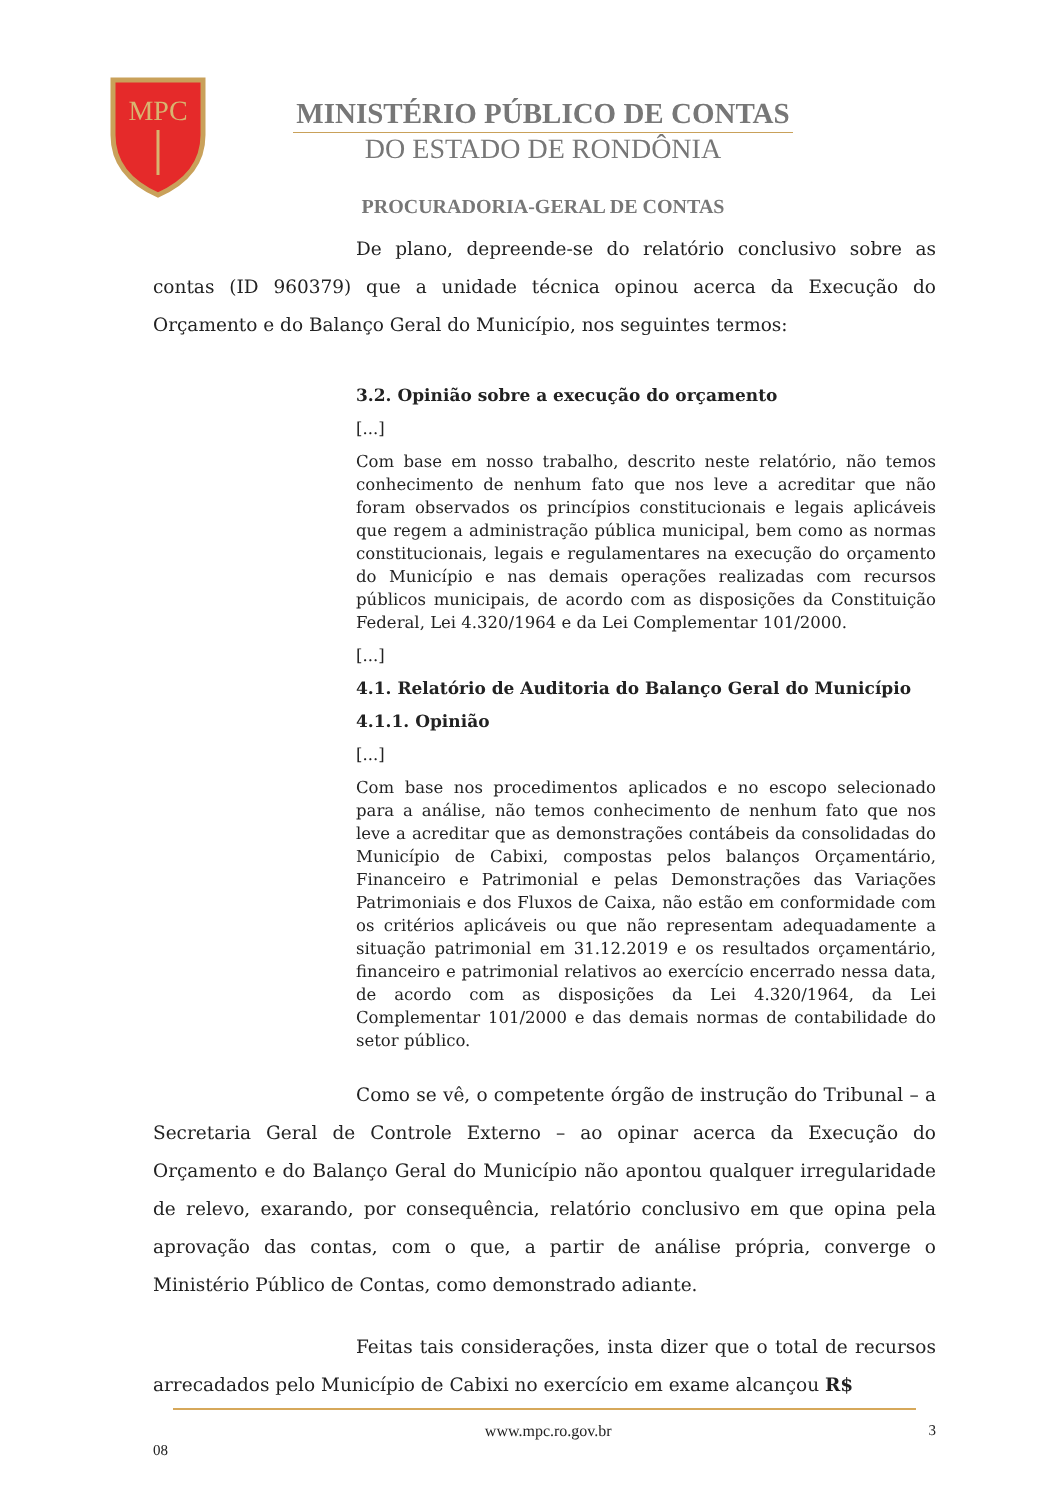MPC
MINISTÉRIO PÚBLICO DE CONTAS
DO ESTADO DE RONDÔNIA
PROCURADORIA-GERAL DE CONTAS
De plano, depreende-se do relatório conclusivo sobre as contas (ID 960379) que a unidade técnica opinou acerca da Execução do Orçamento e do Balanço Geral do Município, nos seguintes termos:
3.2. Opinião sobre a execução do orçamento
[...]
Com base em nosso trabalho, descrito neste relatório, não temos conhecimento de nenhum fato que nos leve a acreditar que não foram observados os princípios constitucionais e legais aplicáveis que regem a administração pública municipal, bem como as normas constitucionais, legais e regulamentares na execução do orçamento do Município e nas demais operações realizadas com recursos públicos municipais, de acordo com as disposições da Constituição Federal, Lei 4.320/1964 e da Lei Complementar 101/2000.
[...]
4.1. Relatório de Auditoria do Balanço Geral do Município
4.1.1. Opinião
[...]
Com base nos procedimentos aplicados e no escopo selecionado para a análise, não temos conhecimento de nenhum fato que nos leve a acreditar que as demonstrações contábeis da consolidadas do Município de Cabixi, compostas pelos balanços Orçamentário, Financeiro e Patrimonial e pelas Demonstrações das Variações Patrimoniais e dos Fluxos de Caixa, não estão em conformidade com os critérios aplicáveis ou que não representam adequadamente a situação patrimonial em 31.12.2019 e os resultados orçamentário, financeiro e patrimonial relativos ao exercício encerrado nessa data, de acordo com as disposições da Lei 4.320/1964, da Lei Complementar 101/2000 e das demais normas de contabilidade do setor público.
Como se vê, o competente órgão de instrução do Tribunal – a Secretaria Geral de Controle Externo – ao opinar acerca da Execução do Orçamento e do Balanço Geral do Município não apontou qualquer irregularidade de relevo, exarando, por consequência, relatório conclusivo em que opina pela aprovação das contas, com o que, a partir de análise própria, converge o Ministério Público de Contas, como demonstrado adiante.
Feitas tais considerações, insta dizer que o total de recursos arrecadados pelo Município de Cabixi no exercício em exame alcançou R$
08 www.mpc.ro.gov.br 3